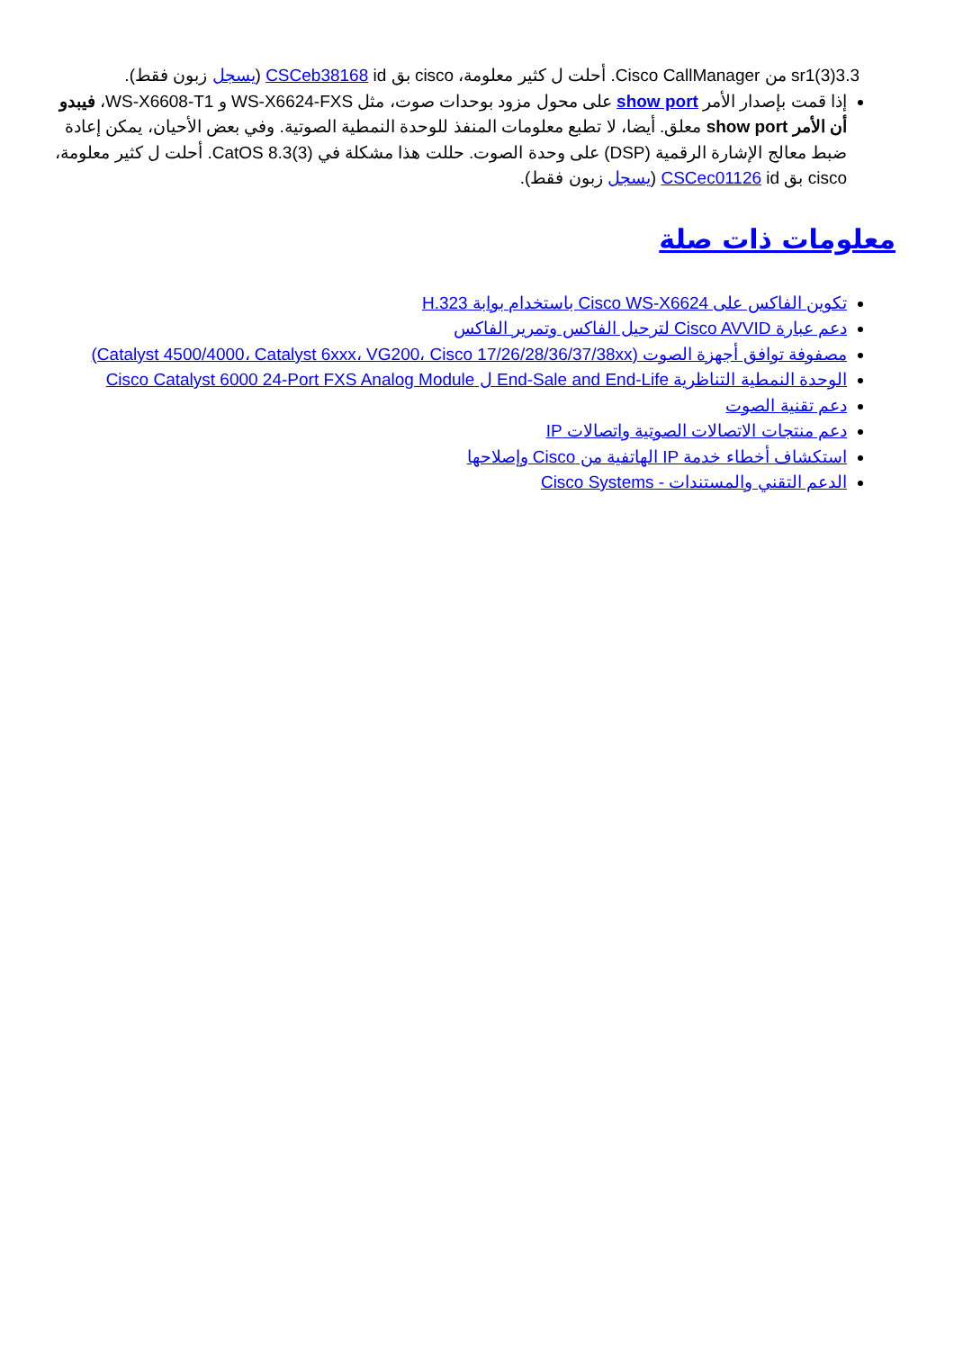3.3(3)sr1 من Cisco CallManager. أحلت ل كثير معلومة، cisco بق CSCeb38168 id (يسجل زبون فقط).
إذا قمت بإصدار الأمر show port على محول مزود بوحدات صوت، مثل WS-X6624-FXS و WS-X6608-T1، فيبدو أن الأمر show port معلق. أيضا، لا تطبع معلومات المنفذ للوحدة النمطية الصوتية. وفي بعض الأحيان، يمكن إعادة ضبط معالج الإشارة الرقمية (DSP) على وحدة الصوت. حللت هذا مشكلة في CatOS 8.3(3). أحلت ل كثير معلومة، cisco بق CSCec01126 id (يسجل زبون فقط).
معلومات ذات صلة
تكوين الفاكس على Cisco WS-X6624 باستخدام بوابة H.323
دعم عبارة Cisco AVVID لترحيل الفاكس وتمرير الفاكس
مصفوفة توافق أجهزة الصوت (Catalyst 4500/4000، Catalyst 6xxx، VG200، Cisco 17/26/28/36/37/38xx)
الوحدة النمطية التناظرية End-Sale and End-Life ل Cisco Catalyst 6000 24-Port FXS Analog Module
دعم تقنية الصوت
دعم منتجات الاتصالات الصوتية واتصالات IP
استكشاف أخطاء خدمة IP الهاتفية من Cisco وإصلاحها
الدعم التقني والمستندات - Cisco Systems